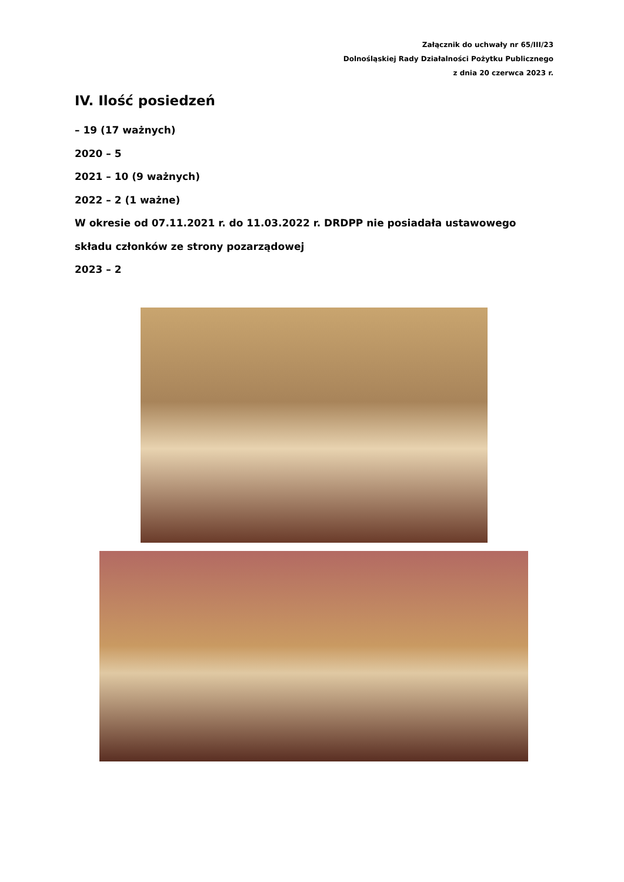Załącznik do uchwały nr 65/III/23
Dolnośląskiej Rady Działalności Pożytku Publicznego
z dnia 20 czerwca 2023 r.
IV. Ilość posiedzeń
– 19 (17 ważnych)
2020 – 5
2021 – 10 (9 ważnych)
2022 – 2 (1 ważne)
W okresie od 07.11.2021 r. do 11.03.2022 r. DRDPP nie posiadała ustawowego składu członków ze strony pozarządowej
2023 – 2